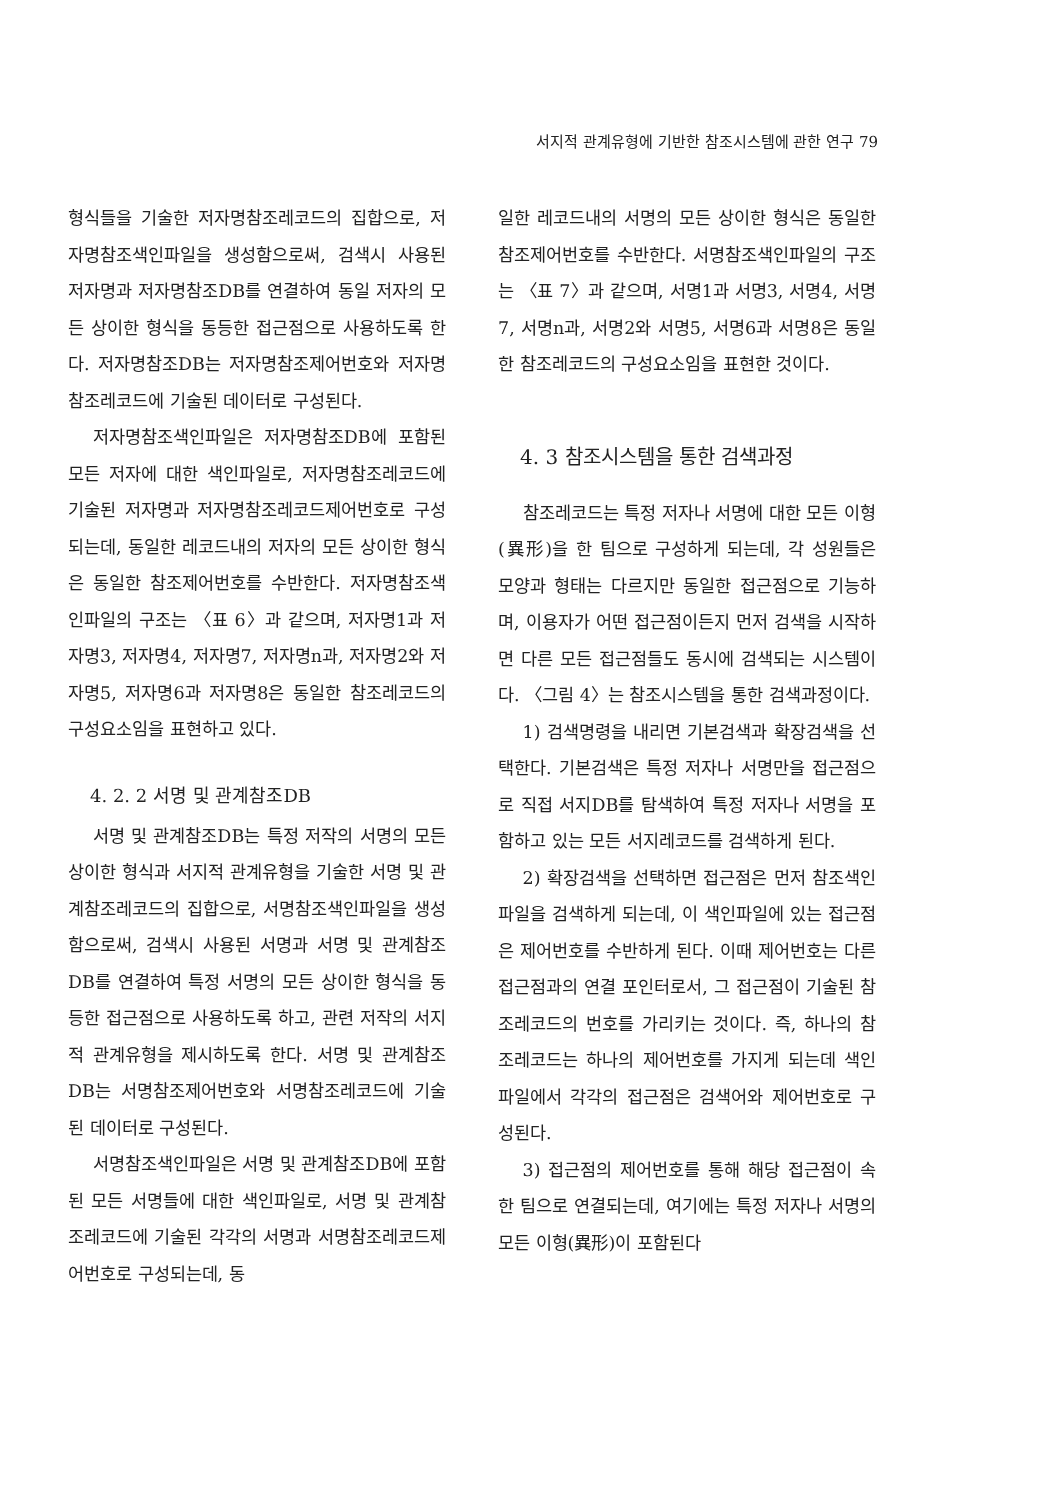서지적 관계유형에 기반한 참조시스템에 관한 연구 79
형식들을 기술한 저자명참조레코드의 집합으로, 저자명참조색인파일을 생성함으로써, 검색시 사용된 저자명과 저자명참조DB를 연결하여 동일 저자의 모든 상이한 형식을 동등한 접근점으로 사용하도록 한다. 저자명참조DB는 저자명참조제어번호와 저자명참조레코드에 기술된 데이터로 구성된다.
저자명참조색인파일은 저자명참조DB에 포함된 모든 저자에 대한 색인파일로, 저자명참조레코드에 기술된 저자명과 저자명참조레코드제어번호로 구성되는데, 동일한 레코드내의 저자의 모든 상이한 형식은 동일한 참조제어번호를 수반한다. 저자명참조색인파일의 구조는 〈표 6〉과 같으며, 저자명1과 저자명3, 저자명4, 저자명7, 저자명n과, 저자명2와 저자명5, 저자명6과 저자명8은 동일한 참조레코드의 구성요소임을 표현하고 있다.
4. 2. 2 서명 및 관계참조DB
서명 및 관계참조DB는 특정 저작의 서명의 모든 상이한 형식과 서지적 관계유형을 기술한 서명 및 관계참조레코드의 집합으로, 서명참조색인파일을 생성함으로써, 검색시 사용된 서명과 서명 및 관계참조DB를 연결하여 특정 서명의 모든 상이한 형식을 동등한 접근점으로 사용하도록 하고, 관련 저작의 서지적 관계유형을 제시하도록 한다. 서명 및 관계참조DB는 서명참조제어번호와 서명참조레코드에 기술된 데이터로 구성된다.
서명참조색인파일은 서명 및 관계참조DB에 포함된 모든 서명들에 대한 색인파일로, 서명 및 관계참조레코드에 기술된 각각의 서명과 서명참조레코드제어번호로 구성되는데, 동
일한 레코드내의 서명의 모든 상이한 형식은 동일한 참조제어번호를 수반한다. 서명참조색인파일의 구조는 〈표 7〉과 같으며, 서명1과 서명3, 서명4, 서명7, 서명n과, 서명2와 서명5, 서명6과 서명8은 동일한 참조레코드의 구성요소임을 표현한 것이다.
4. 3 참조시스템을 통한 검색과정
참조레코드는 특정 저자나 서명에 대한 모든 이형(異形)을 한 팀으로 구성하게 되는데, 각 성원들은 모양과 형태는 다르지만 동일한 접근점으로 기능하며, 이용자가 어떤 접근점이든지 먼저 검색을 시작하면 다른 모든 접근점들도 동시에 검색되는 시스템이다. 〈그림 4〉는 참조시스템을 통한 검색과정이다.
1) 검색명령을 내리면 기본검색과 확장검색을 선택한다. 기본검색은 특정 저자나 서명만을 접근점으로 직접 서지DB를 탐색하여 특정 저자나 서명을 포함하고 있는 모든 서지레코드를 검색하게 된다.
2) 확장검색을 선택하면 접근점은 먼저 참조색인파일을 검색하게 되는데, 이 색인파일에 있는 접근점은 제어번호를 수반하게 된다. 이때 제어번호는 다른 접근점과의 연결 포인터로서, 그 접근점이 기술된 참조레코드의 번호를 가리키는 것이다. 즉, 하나의 참조레코드는 하나의 제어번호를 가지게 되는데 색인파일에서 각각의 접근점은 검색어와 제어번호로 구성된다.
3) 접근점의 제어번호를 통해 해당 접근점이 속한 팀으로 연결되는데, 여기에는 특정 저자나 서명의 모든 이형(異形)이 포함된다